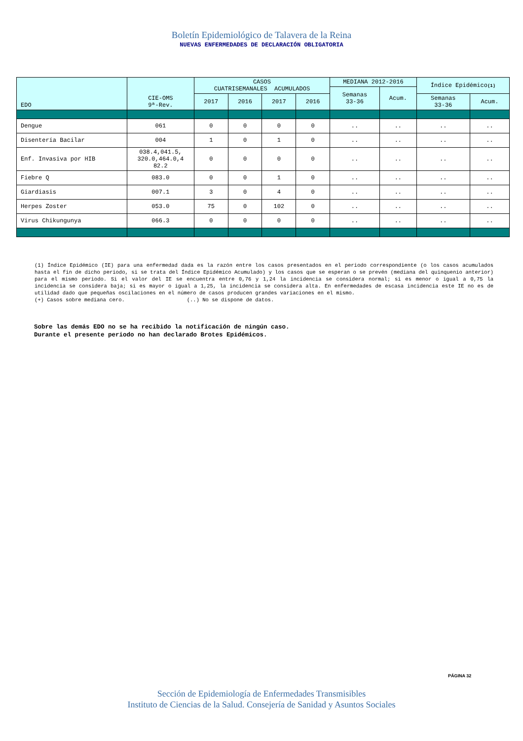Boletín Epidemiológico de Talavera de la Reina
NUEVAS ENFERMEDADES DE DECLARACIÓN OBLIGATORIA
| EDO | CIE-OMS 9ª-Rev. | CASOS CUATRISEMANALES ACUMULADOS | | | | MEDIANA 2012-2016 | | Índice Epidémico (1) | |
| --- | --- | --- | --- | --- | --- | --- | --- | --- | --- |
| | | | | | | Semanas 33-36 | Acum. | | |
| | | 2017 | 2016 | 2017 | 2016 | | | Semanas 33-36 | Acum. |
| Dengue | 061 | 0 | 0 | 0 | 0 | .. | .. | .. | .. |
| Disentería Bacilar | 004 | 1 | 0 | 1 | 0 | .. | .. | .. | .. |
| Enf. Invasiva por HIB | 038.4,041.5, 320.0,464.0,4 82.2 | 0 | 0 | 0 | 0 | .. | .. | .. | .. |
| Fiebre Q | 083.0 | 0 | 0 | 1 | 0 | .. | .. | .. | .. |
| Giardiasis | 007.1 | 3 | 0 | 4 | 0 | .. | .. | .. | .. |
| Herpes Zoster | 053.0 | 75 | 0 | 102 | 0 | .. | .. | .. | .. |
| Virus Chikungunya | 066.3 | 0 | 0 | 0 | 0 | .. | .. | .. | .. |
(1) Índice Epidémico (IE) para una enfermedad dada es la razón entre los casos presentados en el periodo correspondiente (o los casos acumulados hasta el fin de dicho periodo, si se trata del Índice Epidémico Acumulado) y los casos que se esperan o se prevén (mediana del quinquenio anterior) para el mismo periodo. Si el valor del IE se encuentra entre 0,76 y 1,24 la incidencia se considera normal; si es menor o igual a 0,75 la incidencia se considera baja; si es mayor o igual a 1,25, la incidencia se considera alta. En enfermedades de escasa incidencia este IE no es de utilidad dado que pequeñas oscilaciones en el número de casos producen grandes variaciones en el mismo.
(+) Casos sobre mediana cero. (..) No se dispone de datos.
Sobre las demás EDO no se ha recibido la notificación de ningún caso.
Durante el presente periodo no han declarado Brotes Epidémicos.
PÁGINA 32
Sección de Epidemiología de Enfermedades Transmisibles
Instituto de Ciencias de la Salud. Consejería de Sanidad y Asuntos Sociales